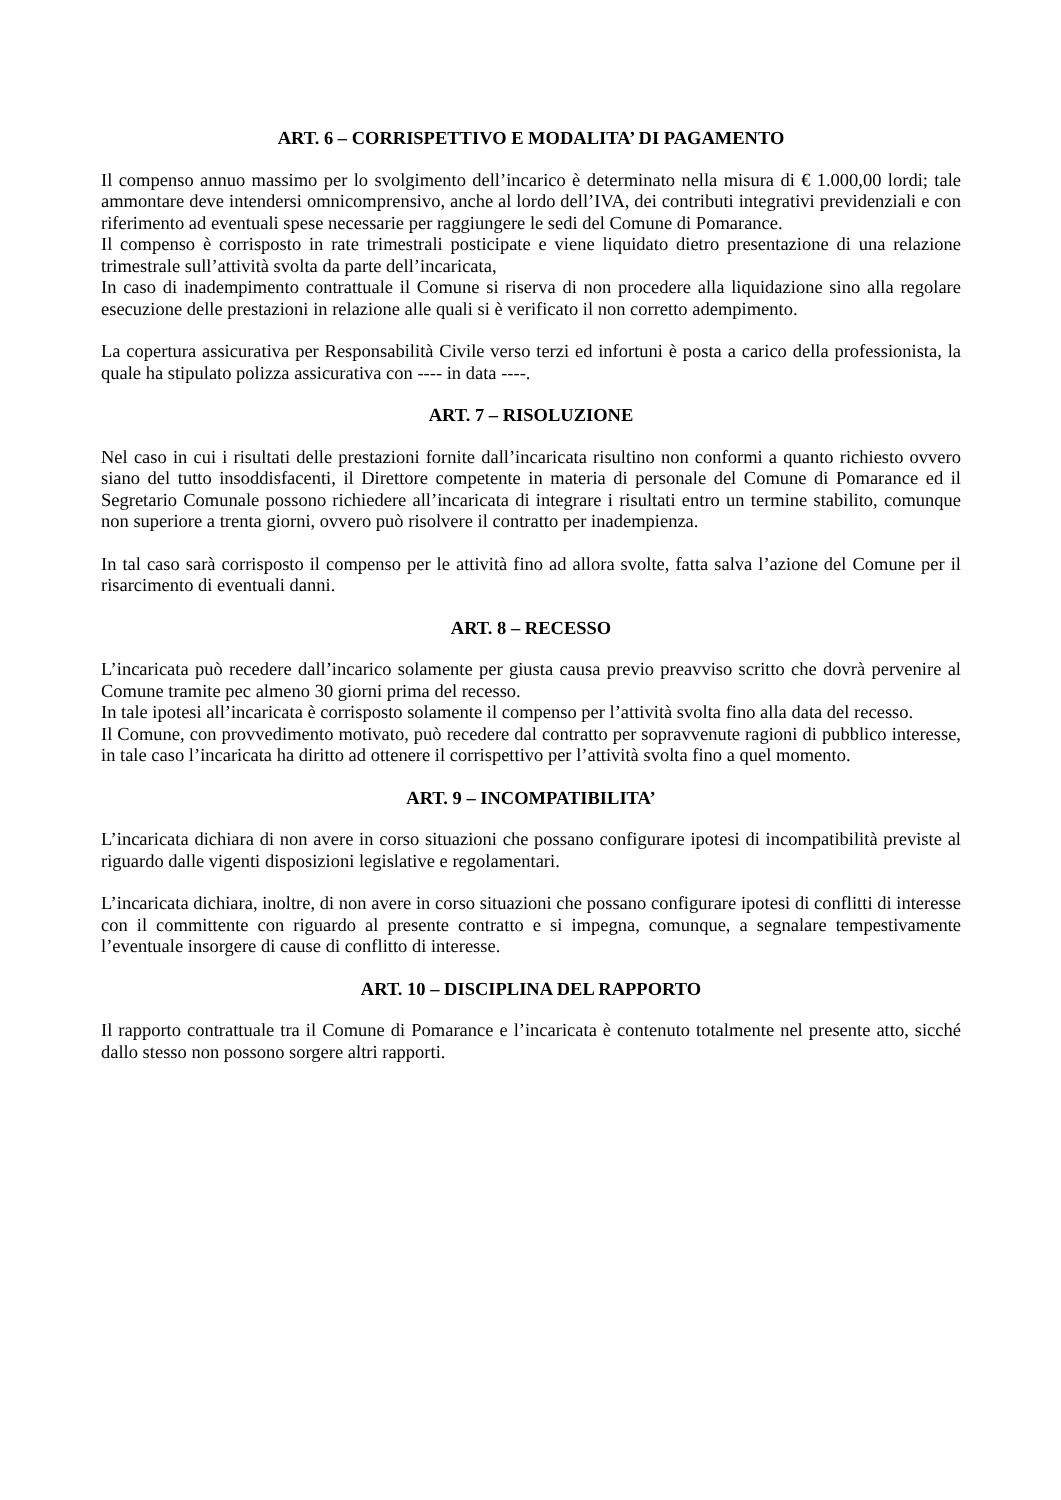ART. 6 – CORRISPETTIVO E MODALITA’ DI PAGAMENTO
Il compenso annuo massimo per lo svolgimento dell’incarico è determinato nella misura di € 1.000,00 lordi; tale ammontare deve intendersi omnicomprensivo, anche al lordo dell’IVA, dei contributi integrativi previdenziali e con riferimento ad eventuali spese necessarie per raggiungere le sedi del Comune di Pomarance.
Il compenso è corrisposto in rate trimestrali posticipate e viene liquidato dietro presentazione di una relazione trimestrale sull’attività svolta da parte dell’incaricata,
In caso di inadempimento contrattuale il Comune si riserva di non procedere alla liquidazione sino alla regolare esecuzione delle prestazioni in relazione alle quali si è verificato il non corretto adempimento.
La copertura assicurativa per Responsabilità Civile verso terzi ed infortuni è posta a carico della professionista, la quale ha stipulato polizza assicurativa con ---- in data ----.
ART. 7 – RISOLUZIONE
Nel caso in cui i risultati delle prestazioni fornite dall’incaricata risultino non conformi a quanto richiesto ovvero siano del tutto insoddisfacenti, il Direttore competente in materia di personale del Comune di Pomarance ed il Segretario Comunale possono richiedere all’incaricata di integrare i risultati entro un termine stabilito, comunque non superiore a trenta giorni, ovvero può risolvere il contratto per inadempienza.
In tal caso sarà corrisposto il compenso per le attività fino ad allora svolte, fatta salva l’azione del Comune per il risarcimento di eventuali danni.
ART. 8 – RECESSO
L’incaricata può recedere dall’incarico solamente per giusta causa previo preavviso scritto che dovrà pervenire al Comune tramite pec almeno 30 giorni prima del recesso.
In tale ipotesi all’incaricata è corrisposto solamente il compenso per l’attività svolta fino alla data del recesso.
Il Comune, con provvedimento motivato, può recedere dal contratto per sopravvenute ragioni di pubblico interesse, in tale caso l’incaricata ha diritto ad ottenere il corrispettivo per l’attività svolta fino a quel momento.
ART. 9 – INCOMPATIBILITA’
L’incaricata dichiara di non avere in corso situazioni che possano configurare ipotesi di incompatibilità previste al riguardo dalle vigenti disposizioni legislative e regolamentari.
L’incaricata dichiara, inoltre, di non avere in corso situazioni che possano configurare ipotesi di conflitti di interesse con il committente con riguardo al presente contratto e si impegna, comunque, a segnalare tempestivamente l’eventuale insorgere di cause di conflitto di interesse.
ART. 10 – DISCIPLINA DEL RAPPORTO
Il rapporto contrattuale tra il Comune di Pomarance e l’incaricata è contenuto totalmente nel presente atto, sicché dallo stesso non possono sorgere altri rapporti.